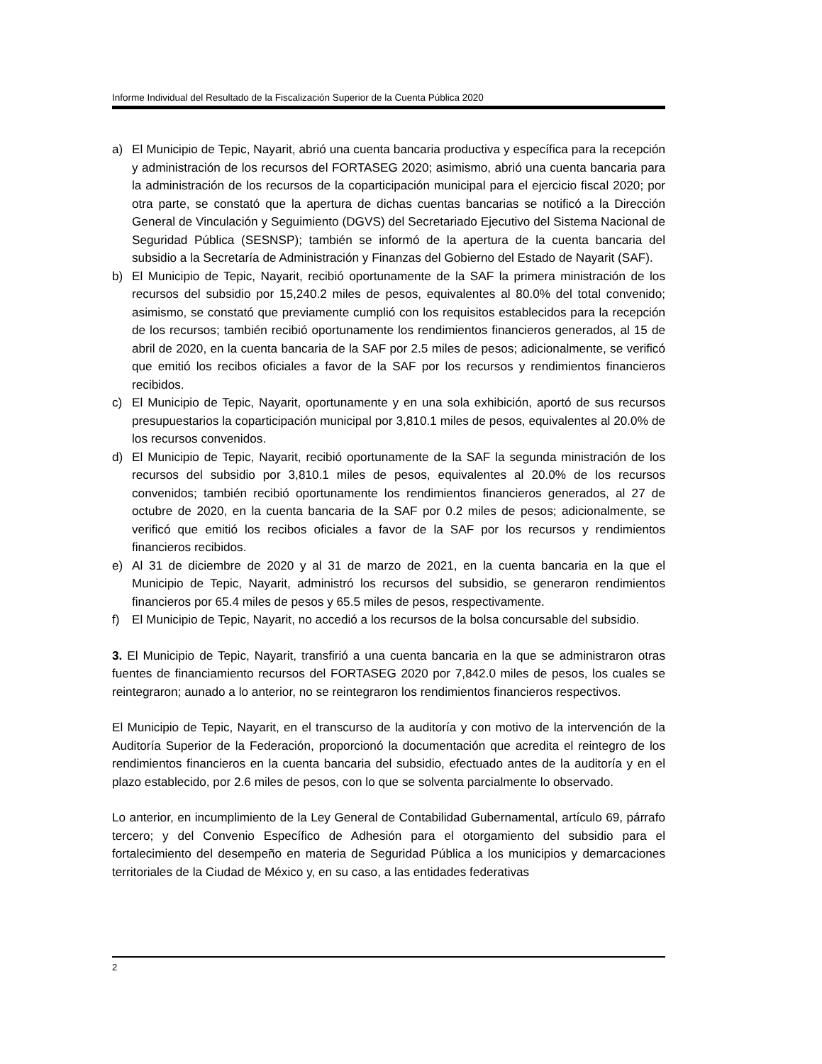Informe Individual del Resultado de la Fiscalización Superior de la Cuenta Pública 2020
a) El Municipio de Tepic, Nayarit, abrió una cuenta bancaria productiva y específica para la recepción y administración de los recursos del FORTASEG 2020; asimismo, abrió una cuenta bancaria para la administración de los recursos de la coparticipación municipal para el ejercicio fiscal 2020; por otra parte, se constató que la apertura de dichas cuentas bancarias se notificó a la Dirección General de Vinculación y Seguimiento (DGVS) del Secretariado Ejecutivo del Sistema Nacional de Seguridad Pública (SESNSP); también se informó de la apertura de la cuenta bancaria del subsidio a la Secretaría de Administración y Finanzas del Gobierno del Estado de Nayarit (SAF).
b) El Municipio de Tepic, Nayarit, recibió oportunamente de la SAF la primera ministración de los recursos del subsidio por 15,240.2 miles de pesos, equivalentes al 80.0% del total convenido; asimismo, se constató que previamente cumplió con los requisitos establecidos para la recepción de los recursos; también recibió oportunamente los rendimientos financieros generados, al 15 de abril de 2020, en la cuenta bancaria de la SAF por 2.5 miles de pesos; adicionalmente, se verificó que emitió los recibos oficiales a favor de la SAF por los recursos y rendimientos financieros recibidos.
c) El Municipio de Tepic, Nayarit, oportunamente y en una sola exhibición, aportó de sus recursos presupuestarios la coparticipación municipal por 3,810.1 miles de pesos, equivalentes al 20.0% de los recursos convenidos.
d) El Municipio de Tepic, Nayarit, recibió oportunamente de la SAF la segunda ministración de los recursos del subsidio por 3,810.1 miles de pesos, equivalentes al 20.0% de los recursos convenidos; también recibió oportunamente los rendimientos financieros generados, al 27 de octubre de 2020, en la cuenta bancaria de la SAF por 0.2 miles de pesos; adicionalmente, se verificó que emitió los recibos oficiales a favor de la SAF por los recursos y rendimientos financieros recibidos.
e) Al 31 de diciembre de 2020 y al 31 de marzo de 2021, en la cuenta bancaria en la que el Municipio de Tepic, Nayarit, administró los recursos del subsidio, se generaron rendimientos financieros por 65.4 miles de pesos y 65.5 miles de pesos, respectivamente.
f) El Municipio de Tepic, Nayarit, no accedió a los recursos de la bolsa concursable del subsidio.
3. El Municipio de Tepic, Nayarit, transfirió a una cuenta bancaria en la que se administraron otras fuentes de financiamiento recursos del FORTASEG 2020 por 7,842.0 miles de pesos, los cuales se reintegraron; aunado a lo anterior, no se reintegraron los rendimientos financieros respectivos.
El Municipio de Tepic, Nayarit, en el transcurso de la auditoría y con motivo de la intervención de la Auditoría Superior de la Federación, proporcionó la documentación que acredita el reintegro de los rendimientos financieros en la cuenta bancaria del subsidio, efectuado antes de la auditoría y en el plazo establecido, por 2.6 miles de pesos, con lo que se solventa parcialmente lo observado.
Lo anterior, en incumplimiento de la Ley General de Contabilidad Gubernamental, artículo 69, párrafo tercero; y del Convenio Específico de Adhesión para el otorgamiento del subsidio para el fortalecimiento del desempeño en materia de Seguridad Pública a los municipios y demarcaciones territoriales de la Ciudad de México y, en su caso, a las entidades federativas
2